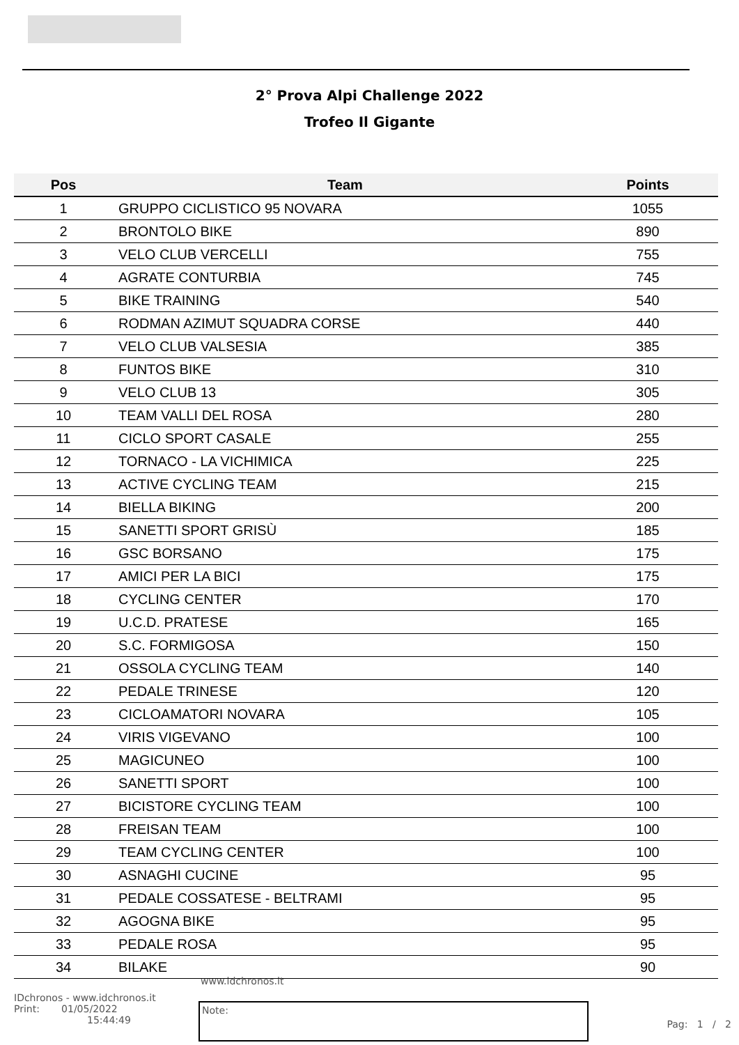2° Prova Alpi Challenge 2022
Trofeo Il Gigante
| Pos | Team | Points |
| --- | --- | --- |
| 1 | GRUPPO CICLISTICO 95 NOVARA | 1055 |
| 2 | BRONTOLO BIKE | 890 |
| 3 | VELO CLUB VERCELLI | 755 |
| 4 | AGRATE CONTURBIA | 745 |
| 5 | BIKE TRAINING | 540 |
| 6 | RODMAN AZIMUT SQUADRA CORSE | 440 |
| 7 | VELO CLUB VALSESIA | 385 |
| 8 | FUNTOS BIKE | 310 |
| 9 | VELO CLUB 13 | 305 |
| 10 | TEAM VALLI DEL ROSA | 280 |
| 11 | CICLO SPORT CASALE | 255 |
| 12 | TORNACO - LA VICHIMICA | 225 |
| 13 | ACTIVE CYCLING TEAM | 215 |
| 14 | BIELLA BIKING | 200 |
| 15 | SANETTI SPORT GRISÙ | 185 |
| 16 | GSC BORSANO | 175 |
| 17 | AMICI PER LA BICI | 175 |
| 18 | CYCLING CENTER | 170 |
| 19 | U.C.D. PRATESE | 165 |
| 20 | S.C. FORMIGOSA | 150 |
| 21 | OSSOLA CYCLING TEAM | 140 |
| 22 | PEDALE TRINESE | 120 |
| 23 | CICLOAMATORI NOVARA | 105 |
| 24 | VIRIS VIGEVANO | 100 |
| 25 | MAGICUNEO | 100 |
| 26 | SANETTI SPORT | 100 |
| 27 | BICISTORE CYCLING TEAM | 100 |
| 28 | FREISAN TEAM | 100 |
| 29 | TEAM CYCLING CENTER | 100 |
| 30 | ASNAGHI CUCINE | 95 |
| 31 | PEDALE COSSATESE - BELTRAMI | 95 |
| 32 | AGOGNA BIKE | 95 |
| 33 | PEDALE ROSA | 95 |
| 34 | BILAKE | 90 |
www.idchronos.it
IDchronos - www.idchronos.it
Print: 01/05/2022
15:44:49
Note:
Pag: 1 / 2